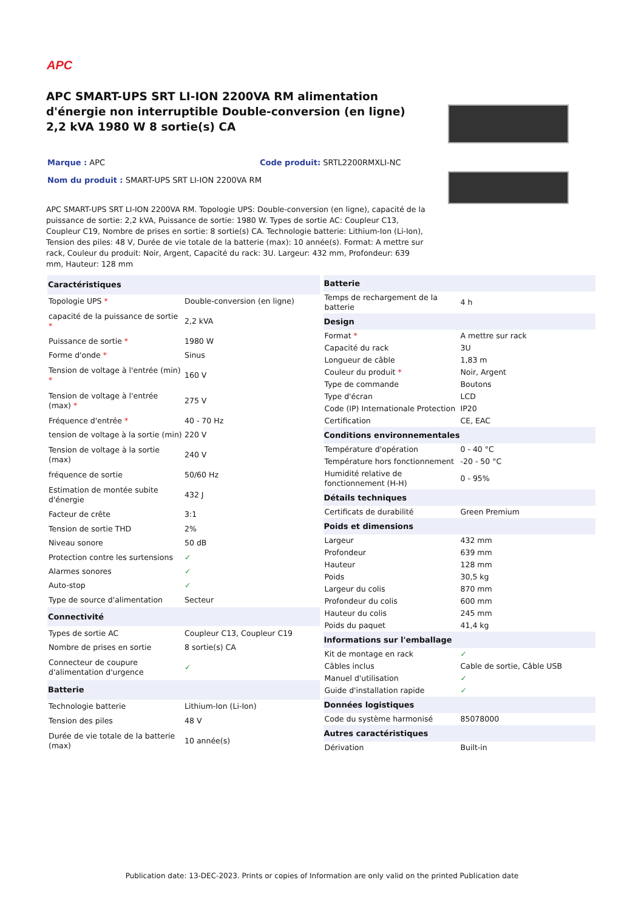APC
APC SMART-UPS SRT LI-ION 2200VA RM alimentation d'énergie non interruptible Double-conversion (en ligne) 2,2 kVA 1980 W 8 sortie(s) CA
Marque : APC Code produit: SRTL2200RMXLI-NC
Nom du produit : SMART-UPS SRT LI-ION 2200VA RM
APC SMART-UPS SRT LI-ION 2200VA RM. Topologie UPS: Double-conversion (en ligne), capacité de la puissance de sortie: 2,2 kVA, Puissance de sortie: 1980 W. Types de sortie AC: Coupleur C13, Coupleur C19, Nombre de prises en sortie: 8 sortie(s) CA. Technologie batterie: Lithium-Ion (Li-Ion), Tension des piles: 48 V, Durée de vie totale de la batterie (max): 10 année(s). Format: A mettre sur rack, Couleur du produit: Noir, Argent, Capacité du rack: 3U. Largeur: 432 mm, Profondeur: 639 mm, Hauteur: 128 mm
| Caractéristiques | |
| --- | --- |
| Topologie UPS * | Double-conversion (en ligne) |
| capacité de la puissance de sortie * | 2,2 kVA |
| Puissance de sortie * | 1980 W |
| Forme d'onde * | Sinus |
| Tension de voltage à l'entrée (min) * | 160 V |
| Tension de voltage à l'entrée (max) * | 275 V |
| Fréquence d'entrée * | 40 - 70 Hz |
| tension de voltage à la sortie (min) | 220 V |
| Tension de voltage à la sortie (max) | 240 V |
| fréquence de sortie | 50/60 Hz |
| Estimation de montée subite d'énergie | 432 J |
| Facteur de crête | 3:1 |
| Tension de sortie THD | 2% |
| Niveau sonore | 50 dB |
| Protection contre les surtensions | ✓ |
| Alarmes sonores | ✓ |
| Auto-stop | ✓ |
| Type de source d'alimentation | Secteur |
| Connectivité | |
| Types de sortie AC | Coupleur C13, Coupleur C19 |
| Nombre de prises en sortie | 8 sortie(s) CA |
| Connecteur de coupure d'alimentation d'urgence | ✓ |
| Batterie | |
| Technologie batterie | Lithium-Ion (Li-Ion) |
| Tension des piles | 48 V |
| Durée de vie totale de la batterie (max) | 10 année(s) |
| Batterie | |
| --- | --- |
| Temps de rechargement de la batterie | 4 h |
| Design | |
| Format * | A mettre sur rack |
| Capacité du rack | 3U |
| Longueur de câble | 1,83 m |
| Couleur du produit * | Noir, Argent |
| Type de commande | Boutons |
| Type d'écran | LCD |
| Code (IP) Internationale Protection | IP20 |
| Certification | CE, EAC |
| Conditions environnementales | |
| Température d'opération | 0 - 40 °C |
| Température hors fonctionnement | -20 - 50 °C |
| Humidité relative de fonctionnement (H-H) | 0 - 95% |
| Détails techniques | |
| Certificats de durabilité | Green Premium |
| Poids et dimensions | |
| Largeur | 432 mm |
| Profondeur | 639 mm |
| Hauteur | 128 mm |
| Poids | 30,5 kg |
| Largeur du colis | 870 mm |
| Profondeur du colis | 600 mm |
| Hauteur du colis | 245 mm |
| Poids du paquet | 41,4 kg |
| Informations sur l'emballage | |
| Kit de montage en rack | ✓ |
| Câbles inclus | Cable de sortie, Câble USB |
| Manuel d'utilisation | ✓ |
| Guide d'installation rapide | ✓ |
| Données logistiques | |
| Code du système harmonisé | 85078000 |
| Autres caractéristiques | |
| Dérivation | Built-in |
Publication date: 13-DEC-2023. Prints or copies of Information are only valid on the printed Publication date